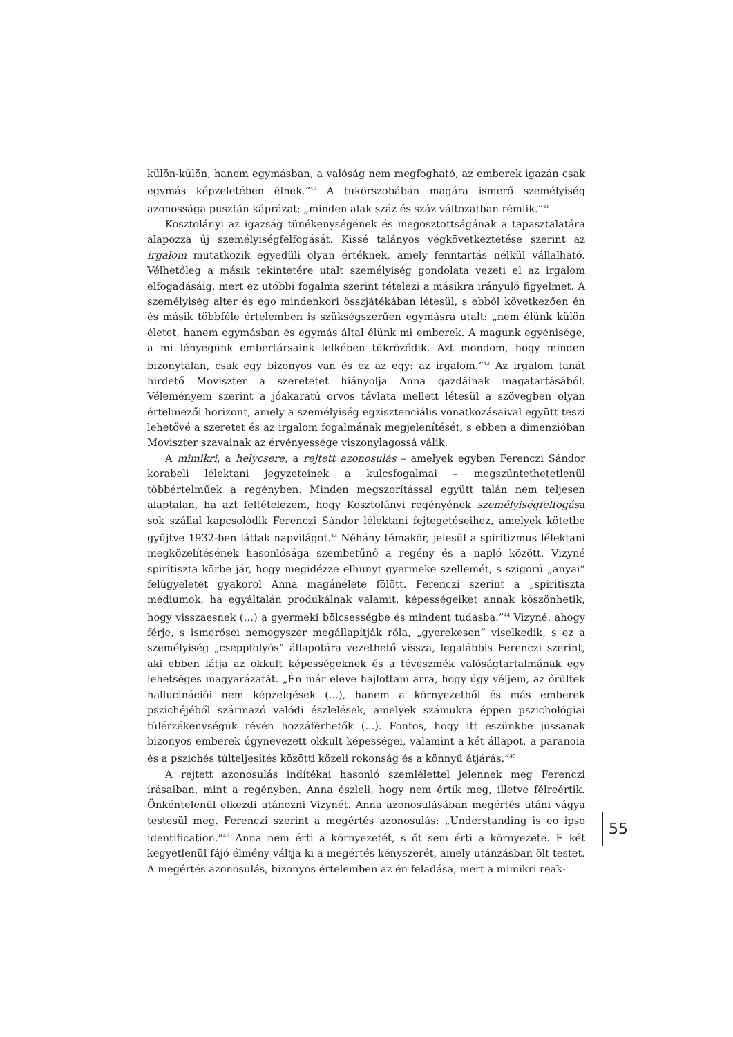külön-külön, hanem egymásban, a valóság nem megfogható, az emberek igazán csak egymás képzeletében élnek.”<sup>40</sup> A tükörszobában magára ismerő személyiség azonossága pusztán káprázat: „minden alak száz és száz változatban rémlik.”<sup>41</sup>
Kosztolányi az igazság tünékenységének és megosztottságának a tapasztalatára alapozza új személyiségfelfogását. Kissé talányos végkövetkeztetése szerint az irgalom mutatkozik egyedüli olyan értéknek, amely fenntartás nélkül vállalható. Vélhetőleg a másik tekintetére utalt személyiség gondolata vezeti el az irgalom elfogadásáig, mert ez utóbbi fogalma szerint tételezi a másikra irányuló figyelmet. A személyiség alter és ego mindenkori összjátékában létesül, s ebből következően én és másik többféle értelemben is szükségszerűen egymásra utalt: „nem élünk külön életet, hanem egymásban és egymás által élünk mi emberek. A magunk egyénisége, a mi lényegünk embertársaink lelkében tükröződik. Azt mondom, hogy minden bizonytalan, csak egy bizonyos van és ez az egy: az irgalom.”<sup>42</sup> Az irgalom tanát hirdető Moviszter a szeretetet hiányolja Anna gazdáinak magatartásából. Véleményem szerint a jóakaratú orvos távlata mellett létesül a szövegben olyan értelmezői horizont, amely a személyiség egzisztenciális vonatkozásaival együtt teszi lehetővé a szeretet és az irgalom fogalmának megjelenítését, s ebben a dimenzióban Moviszter szavainak az érvényessége viszonylagossá válik.
A mimikri, a helycsere, a rejtett azonosulás – amelyek egyben Ferenczi Sándor korabeli lélektani jegyzeteinek a kulcsfogalmai – megszüntethetetlenül többértelműek a regényben. Minden megszorítással együtt talán nem teljesen alaptalan, ha azt feltételezem, hogy Kosztolányi regényének személyiségfelfogása sok szállal kapcsolódik Ferenczi Sándor lélektani fejtegetéseihez, amelyek kötetbe gyűjtve 1932-ben láttak napvilágot.<sup>43</sup> Néhány témakör, jelesül a spiritizmus lélektani megközelítésének hasonlósága szembetűnő a regény és a napló között. Vizyné spiritiszta körbe jár, hogy megidézze elhunyt gyermeke szellemét, s szigorú „anyai” felügyeletet gyakorol Anna magánélete fölött. Ferenczi szerint a „spiritiszta médiumok, ha egyáltalán produkálnak valamit, képességeiket annak köszönhetik, hogy visszaesnek (…) a gyermeki bölcsességbe és mindent tudásba.”<sup>44</sup> Vizyné, ahogy férje, s ismerősei nemegyszer megállapítják róla, „gyerekesen” viselkedik, s ez a személyiség „cseppfolyós” állapotára vezethető vissza, legalábbis Ferenczi szerint, aki ebben látja az okkult képességeknek és a téveszmék valóságtartalmának egy lehetséges magyarázatát. „Én már eleve hajlottam arra, hogy úgy véljem, az őrültek hallucinációi nem képzelgések (...), hanem a környezetből és más emberek pszichéjéből származó valódi észlelések, amelyek számukra éppen pszichológiai túlérzékenységük révén hozzáférhetők (...). Fontos, hogy itt eszünkbe jussanak bizonyos emberek úgynevezett okkult képességei, valamint a két állapot, a paranoia és a pszichés túlteljesítés közötti közeli rokonság és a könnyű átjárás.”<sup>45</sup>
A rejtett azonosulás indítékai hasonló szemlélettel jelennek meg Ferenczi írásaiban, mint a regényben. Anna észleli, hogy nem értik meg, illetve félreértik. Önkéntelenül elkezdi utánozni Vizynét. Anna azonosulásában megértés utáni vágya testesül meg. Ferenczi szerint a megértés azonosulás: „Understanding is eo ipso identification.”<sup>46</sup> Anna nem érti a környezetét, s őt sem érti a környezete. E két kegyetlenül fájó élmény váltja ki a megértés kényszerét, amely utánzásban ölt testet. A megértés azonosulás, bizonyos értelemben az én feladása, mert a mimikri reak-
55